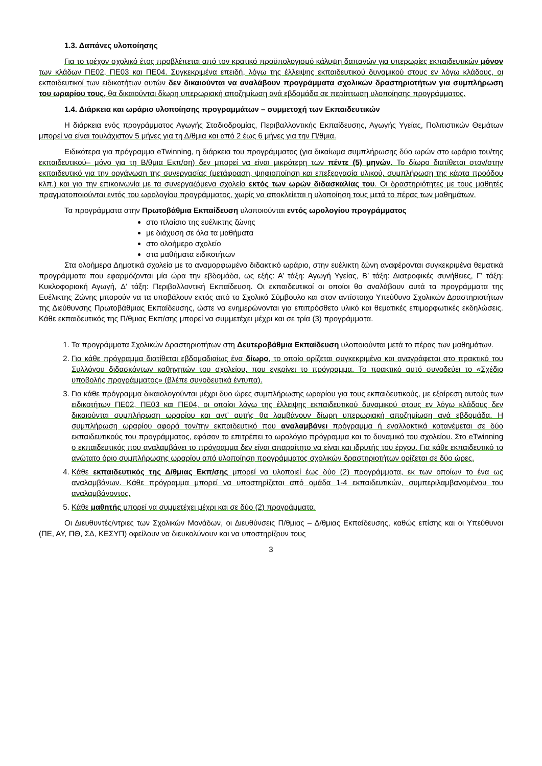1.3. Δαπάνες υλοποίησης
Για το τρέχον σχολικό έτος προβλέπεται από τον κρατικό προϋπολογισμό κάλυψη δαπανών για υπερωρίες εκπαιδευτικών μόνον των κλάδων ΠΕ02, ΠΕ03 και ΠΕ04. Συγκεκριμένα επειδή, λόγω της έλλειψης εκπαιδευτικού δυναμικού στους εν λόγω κλάδους, οι εκπαιδευτικοί των ειδικοτήτων αυτών δεν δικαιούνται να αναλάβουν προγράμματα σχολικών δραστηριοτήτων για συμπλήρωση του ωραρίου τους, θα δικαιούνται δίωρη υπερωριακή αποζημίωση ανά εβδομάδα σε περίπτωση υλοποίησης προγράμματος.
1.4. Διάρκεια και ωράριο υλοποίησης προγραμμάτων – συμμετοχή των Εκπαιδευτικών
Η διάρκεια ενός προγράμματος Αγωγής Σταδιοδρομίας, Περιβαλλοντικής Εκπαίδευσης, Αγωγής Υγείας, Πολιτιστικών Θεμάτων μπορεί να είναι τουλάχιστον 5 μήνες για τη Δ/θμια και από 2 έως 6 μήνες για την Π/θμια.
Ειδικότερα για πρόγραμμα eTwinning, η διάρκεια του προγράμματος (για δικαίωμα συμπλήρωσης δύο ωρών στο ωράριο του/της εκπαιδευτικού– μόνο για τη Β/θμια Εκπ/ση) δεν μπορεί να είναι μικρότερη των πέντε (5) μηνών. Το δίωρο διατίθεται στον/στην εκπαιδευτικό για την οργάνωση της συνεργασίας (μετάφραση, ψηφιοποίηση και επεξεργασία υλικού, συμπλήρωση της κάρτα προόδου κλπ.) και για την επικοινωνία με τα συνεργαζόμενα σχολεία εκτός των ωρών διδασκαλίας του. Οι δραστηριότητες με τους μαθητές πραγματοποιούνται εντός του ωρολογίου προγράμματος, χωρίς να αποκλείεται η υλοποίηση τους μετά το πέρας των μαθημάτων.
Τα προγράμματα στην Πρωτοβάθμια Εκπαίδευση υλοποιούνται εντός ωρολογίου προγράμματος
στο πλαίσιο της ευέλικτης ζώνης
με διάχυση σε όλα τα μαθήματα
στο ολοήμερο σχολείο
στα μαθήματα ειδικοτήτων
Στα ολοήμερα Δημοτικά σχολεία με το αναμορφωμένο διδακτικό ωράριο, στην ευέλικτη ζώνη αναφέρονται συγκεκριμένα θεματικά προγράμματα που εφαρμόζονται μία ώρα την εβδομάδα, ως εξής: Α’ τάξη: Αγωγή Υγείας, Β’ τάξη: Διατροφικές συνήθειες, Γ’ τάξη: Κυκλοφοριακή Αγωγή, Δ’ τάξη: Περιβαλλοντική Εκπαίδευση. Οι εκπαιδευτικοί οι οποίοι θα αναλάβουν αυτά τα προγράμματα της Ευέλικτης Ζώνης μπορούν να τα υποβάλουν εκτός από το Σχολικό Σύμβουλο και στον αντίστοιχο Υπεύθυνο Σχολικών Δραστηριοτήτων της Διεύθυνσης Πρωτοβάθμιας Εκπαίδευσης, ώστε να ενημερώνονται για επιπρόσθετο υλικό και θεματικές επιμορφωτικές εκδηλώσεις. Κάθε εκπαιδευτικός της Π/θμιας Εκπ/σης μπορεί να συμμετέχει μέχρι και σε τρία (3) προγράμματα.
1. Τα προγράμματα Σχολικών Δραστηριοτήτων στη Δευτεροβάθμια Εκπαίδευση υλοποιούνται μετά το πέρας των μαθημάτων.
2. Για κάθε πρόγραμμα διατίθεται εβδομαδιαίως ένα δίωρο, το οποίο ορίζεται συγκεκριμένα και αναγράφεται στο πρακτικό του Συλλόγου διδασκόντων καθηγητών του σχολείου, που εγκρίνει το πρόγραμμα. Το πρακτικό αυτό συνοδεύει το «Σχέδιο υποβολής προγράμματος» (βλέπε συνοδευτικά έντυπα).
3. Για κάθε πρόγραμμα δικαιολογούνται μέχρι δυο ώρες συμπλήρωσης ωραρίου για τους εκπαιδευτικούς, με εξαίρεση αυτούς των ειδικοτήτων ΠΕ02, ΠΕ03 και ΠΕ04, οι οποίοι λόγω της έλλειψης εκπαιδευτικού δυναμικού στους εν λόγω κλάδους δεν δικαιούνται συμπλήρωση ωραρίου και αντ’ αυτής θα λαμβάνουν δίωρη υπερωριακή αποζημίωση ανά εβδομάδα. Η συμπλήρωση ωραρίου αφορά τον/την εκπαιδευτικό που αναλαμβάνει πρόγραμμα ή εναλλακτικά κατανέμεται σε δύο εκπαιδευτικούς του προγράμματος, εφόσον το επιτρέπει το ωρολόγιο πρόγραμμα και το δυναμικό του σχολείου. Στο eTwinning ο εκπαιδευτικός που αναλαμβάνει το πρόγραμμα δεν είναι απαραίτητο να είναι και ιδρυτής του έργου. Για κάθε εκπαιδευτικό το ανώτατο όριο συμπλήρωσης ωραρίου από υλοποίηση προγράμματος σχολικών δραστηριοτήτων ορίζεται σε δύο ώρες.
4. Κάθε εκπαιδευτικός της Δ/θμιας Εκπ/σης μπορεί να υλοποιεί έως δύο (2) προγράμματα, εκ των οποίων το ένα ως αναλαμβάνων. Κάθε πρόγραμμα μπορεί να υποστηρίζεται από ομάδα 1-4 εκπαιδευτικών, συμπεριλαμβανομένου του αναλαμβάνοντος.
5. Κάθε μαθητής μπορεί να συμμετέχει μέχρι και σε δύο (2) προγράμματα.
Οι Διευθυντές/ντριες των Σχολικών Μονάδων, οι Διευθύνσεις Π/θμιας – Δ/θμιας Εκπαίδευσης, καθώς επίσης και οι Υπεύθυνοι (ΠΕ, ΑΥ, ΠΘ, ΣΔ, ΚΕΣΥΠ) οφείλουν να διευκολύνουν και να υποστηρίζουν τους
3